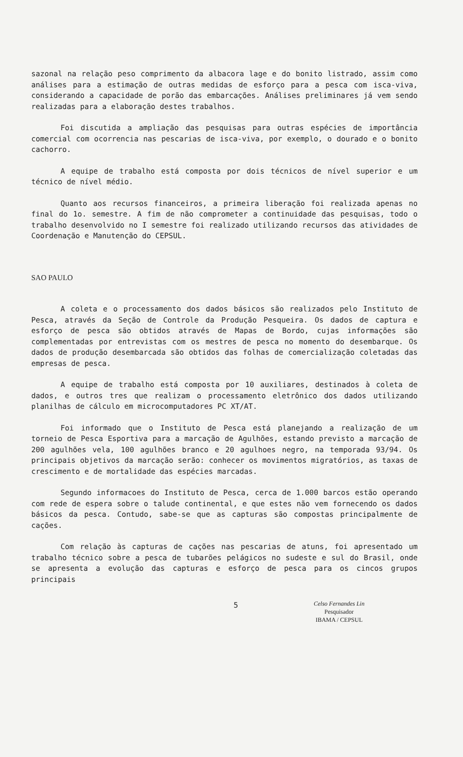sazonal na relação peso comprimento da albacora lage e do bonito listrado, assim como análises para a estimação de outras medidas de esforço para a pesca com isca-viva, considerando a capacidade de porão das embarcações. Análises preliminares já vem sendo realizadas para a elaboração destes trabalhos.
Foi discutida a ampliação das pesquisas para outras espécies de importância comercial com ocorrencia nas pescarias de isca-viva, por exemplo, o dourado e o bonito cachorro.
A equipe de trabalho está composta por dois técnicos de nível superior e um técnico de nível médio.
Quanto aos recursos financeiros, a primeira liberação foi realizada apenas no final do 1o. semestre. A fim de não comprometer a continuidade das pesquisas, todo o trabalho desenvolvido no I semestre foi realizado utilizando recursos das atividades de Coordenação e Manutenção do CEPSUL.
SAO PAULO
A coleta e o processamento dos dados básicos são realizados pelo Instituto de Pesca, através da Seção de Controle da Produção Pesqueira. Os dados de captura e esforço de pesca são obtidos através de Mapas de Bordo, cujas informações são complementadas por entrevistas com os mestres de pesca no momento do desembarque. Os dados de produção desembarcada são obtidos das folhas de comercialização coletadas das empresas de pesca.
A equipe de trabalho está composta por 10 auxiliares, destinados à coleta de dados, e outros tres que realizam o processamento eletrônico dos dados utilizando planilhas de cálculo em microcomputadores PC XT/AT.
Foi informado que o Instituto de Pesca está planejando a realização de um torneio de Pesca Esportiva para a marcação de Agulhões, estando previsto a marcação de 200 agulhões vela, 100 agulhões branco e 20 agulhoes negro, na temporada 93/94. Os principais objetivos da marcação serão: conhecer os movimentos migratórios, as taxas de crescimento e de mortalidade das espécies marcadas.
Segundo informacoes do Instituto de Pesca, cerca de 1.000 barcos estão operando com rede de espera sobre o talude continental, e que estes não vem fornecendo os dados básicos da pesca. Contudo, sabe-se que as capturas são compostas principalmente de cações.
Com relação às capturas de cações nas pescarias de atuns, foi apresentado um trabalho técnico sobre a pesca de tubarões pelágicos no sudeste e sul do Brasil, onde se apresenta a evolução das capturas e esforço de pesca para os cincos grupos principais
5
Celso Fernandes Lin
Pesquisador
IBAMA / CEPSUL